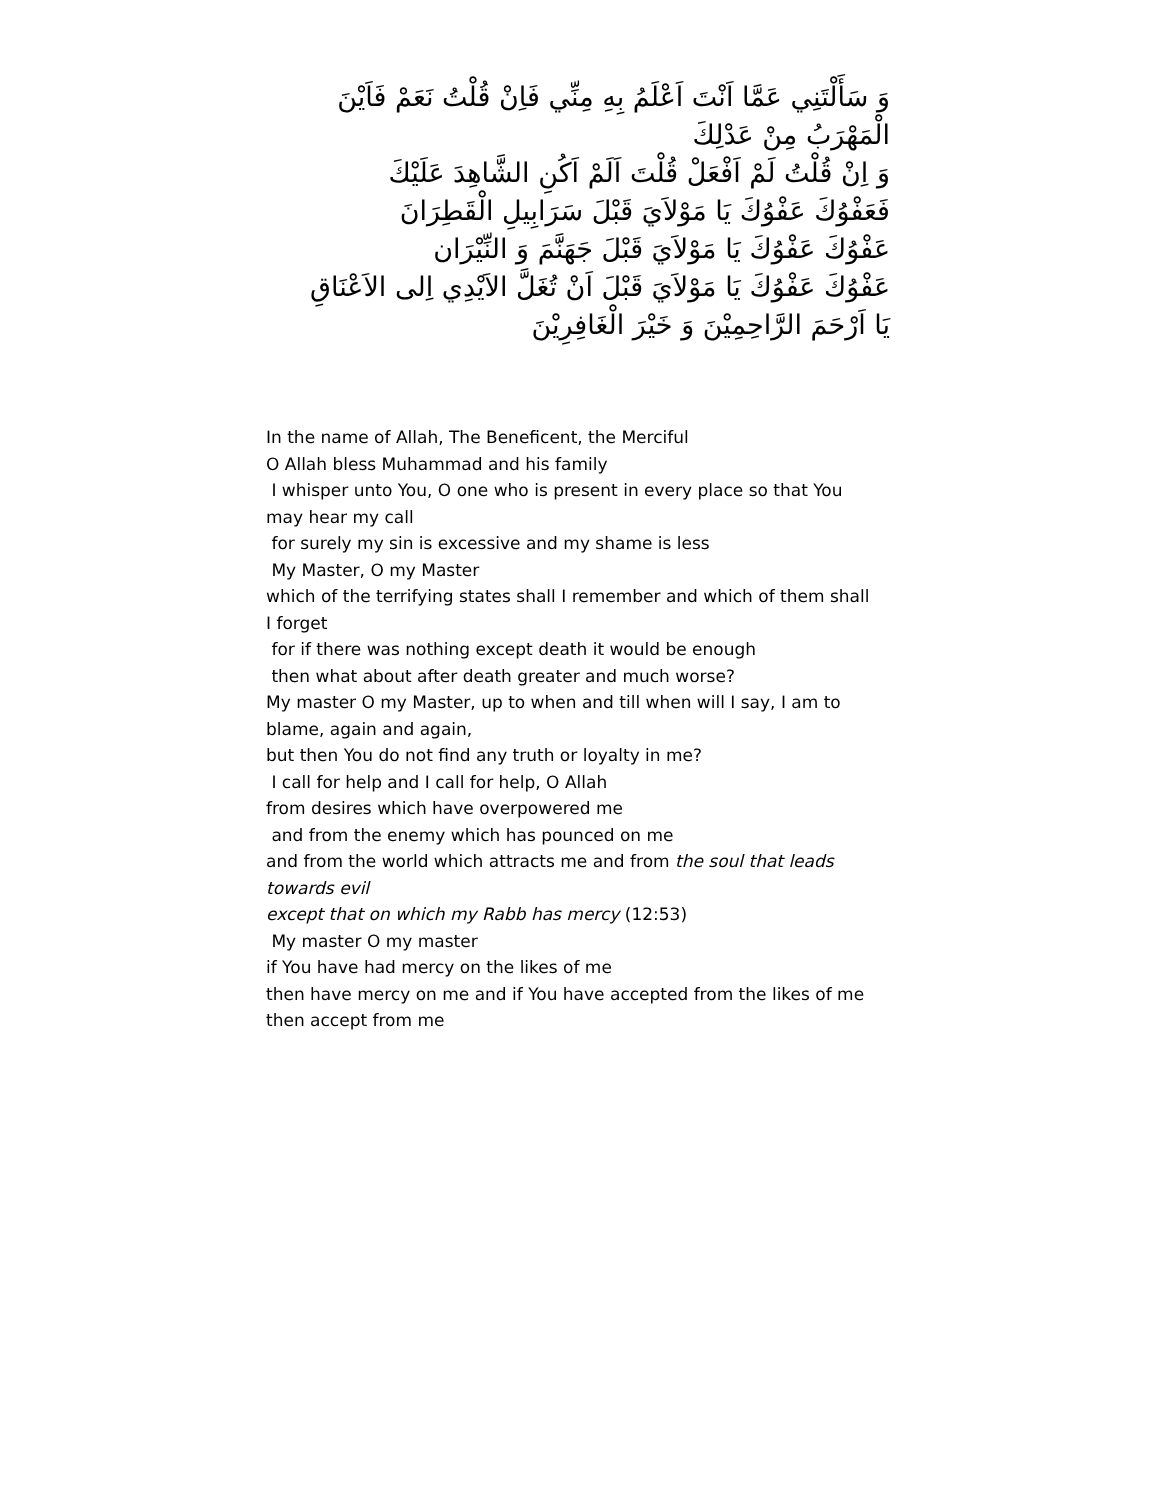وَ سَأَلْتَنِي عَمَّا اَنْتَ اَعْلَمُ بِهِ مِنِّي فَاِنْ قُلْتُ نَعَمْ فَاَيْنَ الْمَهْرَبُ مِنْ عَدْلِكَ
وَ اِنْ قُلْتُ لَمْ اَفْعَلْ قُلْتَ اَلَمْ اَكُنِ الشَّاهِدَ عَلَيْكَ
فَعَفْوُكَ عَفْوُكَ يَا مَوْلاَيَ قَبْلَ سَرَابِيلِ الْقَطِرَانَ
عَفْوُكَ عَفْوُكَ يَا مَوْلاَيَ قَبْلَ جَهَنَّمَ وَ النِّيْرَان
عَفْوُكَ عَفْوُكَ يَا مَوْلاَيَ قَبْلَ اَنْ تُغَلَّ الاَيْدِي اِلى الاَعْنَاقِ
يَا اَرْحَمَ الرَّاحِمِيْنَ وَ خَيْرَ الْغَافِرِيْنَ
In the name of Allah, The Beneficent, the Merciful
O Allah bless Muhammad and his family
I whisper unto You, O one who is present in every place so that You may hear my call
for surely my sin is excessive and my shame is less
My Master, O my Master
which of the terrifying states shall I remember and which of them shall I forget
for if there was nothing except death it would be enough
then what about after death greater and much worse?
My master O my Master, up to when and till when will I say, I am to blame, again and again,
but then You do not find any truth or loyalty in me?
I call for help and I call for help, O Allah
from desires which have overpowered me
and from the enemy which has pounced on me
and from the world which attracts me and from the soul that leads towards evil
except that on which my Rabb has mercy (12:53)
My master O my master
if You have had mercy on the likes of me
then have mercy on me and if You have accepted from the likes of me then accept from me